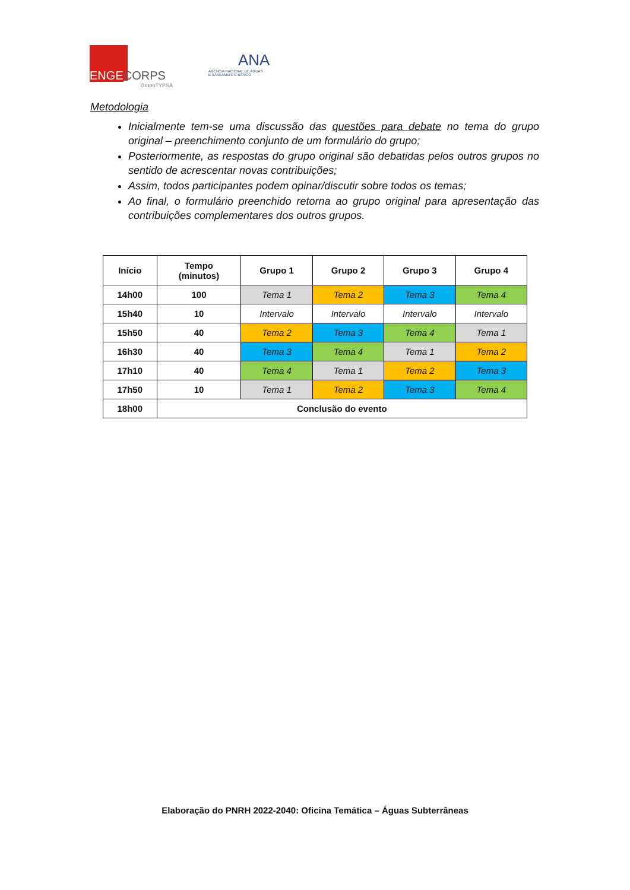ENGE CORPS
GrupoTYPSA
ANA
AGÊNCIA NACIONAL DE ÁGUAS
E SANEAMENTO BÁSICO
Metodologia
Inicialmente tem-se uma discussão das questões para debate no tema do grupo original – preenchimento conjunto de um formulário do grupo;
Posteriormente, as respostas do grupo original são debatidas pelos outros grupos no sentido de acrescentar novas contribuições;
Assim, todos participantes podem opinar/discutir sobre todos os temas;
Ao final, o formulário preenchido retorna ao grupo original para apresentação das contribuições complementares dos outros grupos.
| Início | Tempo (minutos) | Grupo 1 | Grupo 2 | Grupo 3 | Grupo 4 |
| --- | --- | --- | --- | --- | --- |
| 14h00 | 100 | Tema 1 | Tema 2 | Tema 3 | Tema 4 |
| 15h40 | 10 | Intervalo | Intervalo | Intervalo | Intervalo |
| 15h50 | 40 | Tema 2 | Tema 3 | Tema 4 | Tema 1 |
| 16h30 | 40 | Tema 3 | Tema 4 | Tema 1 | Tema 2 |
| 17h10 | 40 | Tema 4 | Tema 1 | Tema 2 | Tema 3 |
| 17h50 | 10 | Tema 1 | Tema 2 | Tema 3 | Tema 4 |
| 18h00 | Conclusão do evento | | | | |
Elaboração do PNRH 2022-2040: Oficina Temática – Águas Subterrâneas